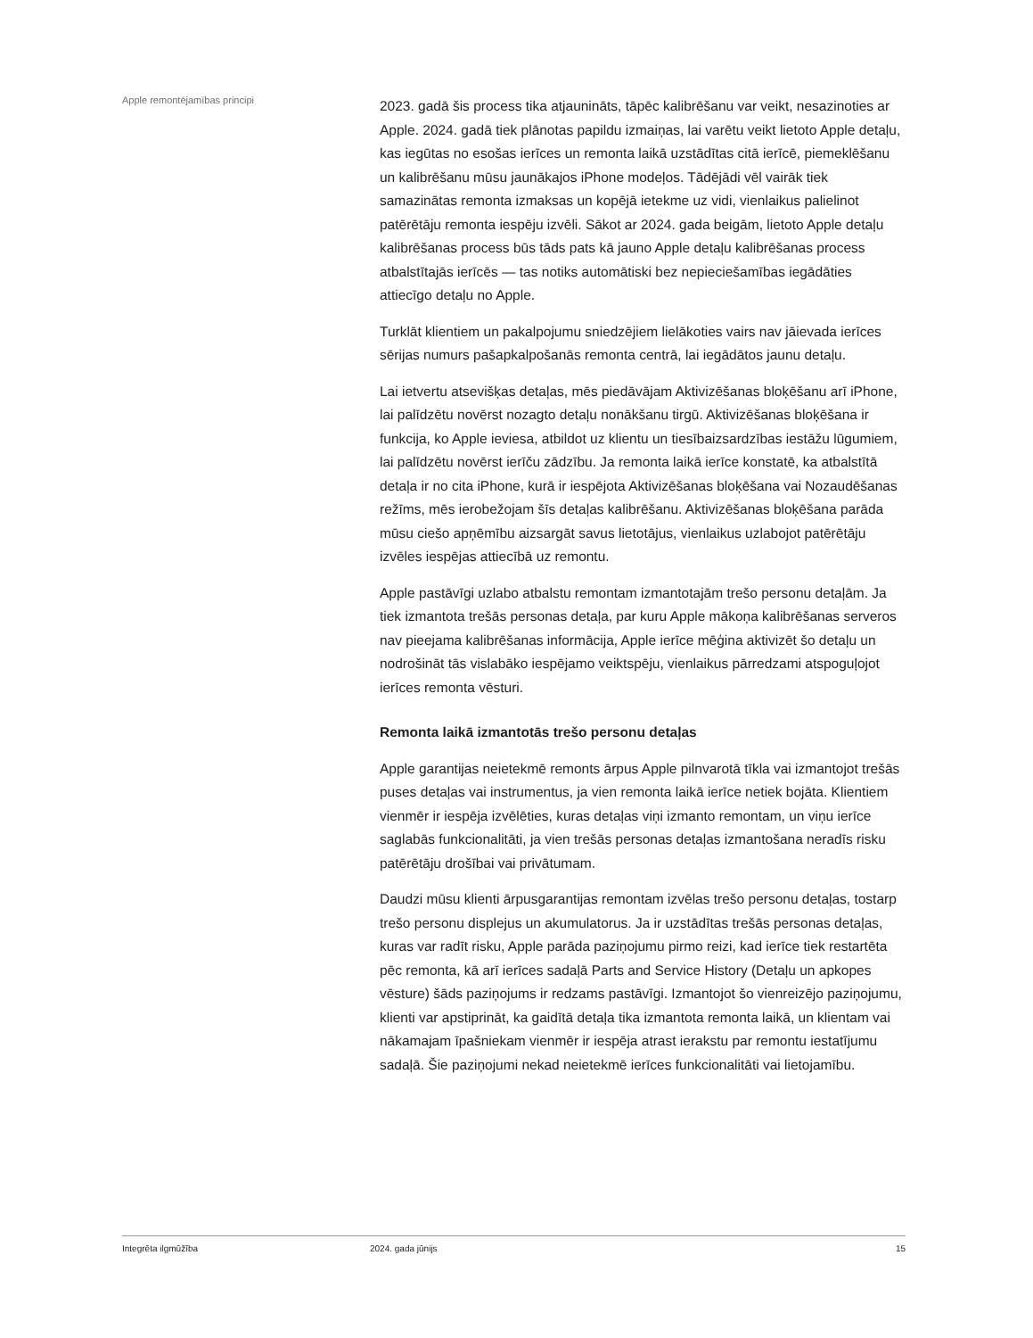Apple remontējamības principi
2023. gadā šis process tika atjaunināts, tāpēc kalibrēšanu var veikt, nesazinoties ar Apple. 2024. gadā tiek plānotas papildu izmaiņas, lai varētu veikt lietoto Apple detaļu, kas iegūtas no esošas ierīces un remonta laikā uzstādītas citā ierīcē, piemeklēšanu un kalibrēšanu mūsu jaunākajos iPhone modeļos. Tādējādi vēl vairāk tiek samazinātas remonta izmaksas un kopējā ietekme uz vidi, vienlaikus palielinot patērētāju remonta iespēju izvēli. Sākot ar 2024. gada beigām, lietoto Apple detaļu kalibrēšanas process būs tāds pats kā jauno Apple detaļu kalibrēšanas process atbalstītajās ierīcēs — tas notiks automātiski bez nepieciešamības iegādāties attiecīgo detaļu no Apple.
Turklāt klientiem un pakalpojumu sniedzējiem lielākoties vairs nav jāievada ierīces sērijas numurs pašapkalpošanās remonta centrā, lai iegādātos jaunu detaļu.
Lai ietvertu atsevišķas detaļas, mēs piedāvājam Aktivizēšanas bloķēšanu arī iPhone, lai palīdzētu novērst nozagto detaļu nonākšanu tirgū. Aktivizēšanas bloķēšana ir funkcija, ko Apple ieviesa, atbildot uz klientu un tiesībaizsardzības iestāžu lūgumiem, lai palīdzētu novērst ierīču zādzību. Ja remonta laikā ierīce konstatē, ka atbalstītā detaļa ir no cita iPhone, kurā ir iespējota Aktivizēšanas bloķēšana vai Nozaudēšanas režīms, mēs ierobežojam šīs detaļas kalibrēšanu. Aktivizēšanas bloķēšana parāda mūsu ciešo apņēmību aizsargāt savus lietotājus, vienlaikus uzlabojot patērētāju izvēles iespējas attiecībā uz remontu.
Apple pastāvīgi uzlabo atbalstu remontam izmantotajām trešo personu detaļām. Ja tiek izmantota trešās personas detaļa, par kuru Apple mākoņa kalibrēšanas serveros nav pieejama kalibrēšanas informācija, Apple ierīce mēģina aktivizēt šo detaļu un nodrošināt tās vislabāko iespējamo veiktspēju, vienlaikus pārredzami atspoguļojot ierīces remonta vēsturi.
Remonta laikā izmantotās trešo personu detaļas
Apple garantijas neietekmē remonts ārpus Apple pilnvarotā tīkla vai izmantojot trešās puses detaļas vai instrumentus, ja vien remonta laikā ierīce netiek bojāta. Klientiem vienmēr ir iespēja izvēlēties, kuras detaļas viņi izmanto remontam, un viņu ierīce saglabās funkcionalitāti, ja vien trešās personas detaļas izmantošana neradīs risku patērētāju drošībai vai privātumam.
Daudzi mūsu klienti ārpusgarantijas remontam izvēlas trešo personu detaļas, tostarp trešo personu displejus un akumulatorus. Ja ir uzstādītas trešās personas detaļas, kuras var radīt risku, Apple parāda paziņojumu pirmo reizi, kad ierīce tiek restartēta pēc remonta, kā arī ierīces sadaļā Parts and Service History (Detaļu un apkopes vēsture) šāds paziņojums ir redzams pastāvīgi. Izmantojot šo vienreizējo paziņojumu, klienti var apstiprināt, ka gaidītā detaļa tika izmantota remonta laikā, un klientam vai nākamajam īpašniekam vienmēr ir iespēja atrast ierakstu par remontu iestatījumu sadaļā. Šie paziņojumi nekad neietekmē ierīces funkcionalitāti vai lietojamību.
Integrēta ilgmūžība 2024. gada jūnijs 15